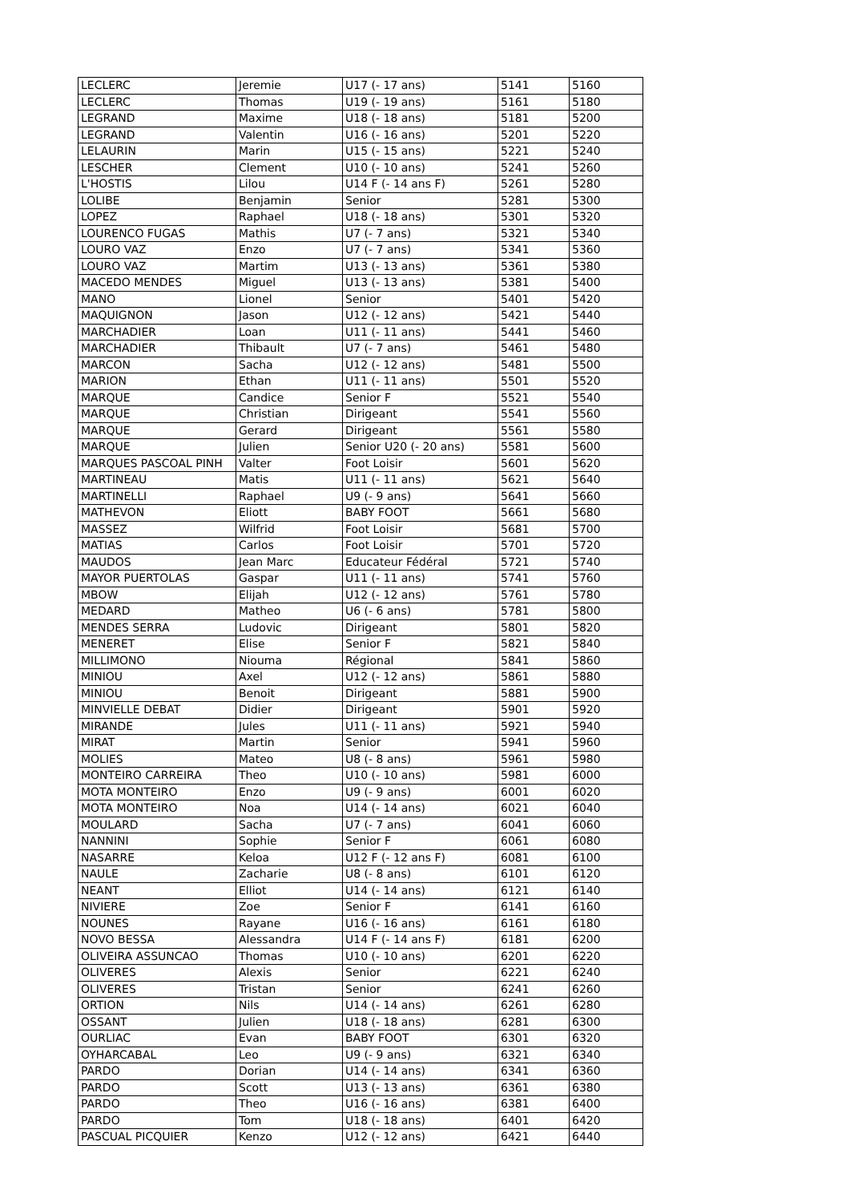| LECLERC | Jeremie | U17 (- 17 ans) | 5141 | 5160 |
| LECLERC | Thomas | U19 (- 19 ans) | 5161 | 5180 |
| LEGRAND | Maxime | U18 (- 18 ans) | 5181 | 5200 |
| LEGRAND | Valentin | U16 (- 16 ans) | 5201 | 5220 |
| LELAURIN | Marin | U15 (- 15 ans) | 5221 | 5240 |
| LESCHER | Clement | U10 (- 10 ans) | 5241 | 5260 |
| L'HOSTIS | Lilou | U14 F (- 14 ans F) | 5261 | 5280 |
| LOLIBE | Benjamin | Senior | 5281 | 5300 |
| LOPEZ | Raphael | U18 (- 18 ans) | 5301 | 5320 |
| LOURENCO FUGAS | Mathis | U7 (- 7 ans) | 5321 | 5340 |
| LOURO VAZ | Enzo | U7 (- 7 ans) | 5341 | 5360 |
| LOURO VAZ | Martim | U13 (- 13 ans) | 5361 | 5380 |
| MACEDO MENDES | Miguel | U13 (- 13 ans) | 5381 | 5400 |
| MANO | Lionel | Senior | 5401 | 5420 |
| MAQUIGNON | Jason | U12 (- 12 ans) | 5421 | 5440 |
| MARCHADIER | Loan | U11 (- 11 ans) | 5441 | 5460 |
| MARCHADIER | Thibault | U7 (- 7 ans) | 5461 | 5480 |
| MARCON | Sacha | U12 (- 12 ans) | 5481 | 5500 |
| MARION | Ethan | U11 (- 11 ans) | 5501 | 5520 |
| MARQUE | Candice | Senior F | 5521 | 5540 |
| MARQUE | Christian | Dirigeant | 5541 | 5560 |
| MARQUE | Gerard | Dirigeant | 5561 | 5580 |
| MARQUE | Julien | Senior U20 (- 20 ans) | 5581 | 5600 |
| MARQUES PASCOAL PINH | Valter | Foot Loisir | 5601 | 5620 |
| MARTINEAU | Matis | U11 (- 11 ans) | 5621 | 5640 |
| MARTINELLI | Raphael | U9 (- 9 ans) | 5641 | 5660 |
| MATHEVON | Eliott | BABY FOOT | 5661 | 5680 |
| MASSEZ | Wilfrid | Foot Loisir | 5681 | 5700 |
| MATIAS | Carlos | Foot Loisir | 5701 | 5720 |
| MAUDOS | Jean Marc | Educateur Fédéral | 5721 | 5740 |
| MAYOR PUERTOLAS | Gaspar | U11 (- 11 ans) | 5741 | 5760 |
| MBOW | Elijah | U12 (- 12 ans) | 5761 | 5780 |
| MEDARD | Matheo | U6 (- 6 ans) | 5781 | 5800 |
| MENDES SERRA | Ludovic | Dirigeant | 5801 | 5820 |
| MENERET | Elise | Senior F | 5821 | 5840 |
| MILLIMONO | Niouma | Régional | 5841 | 5860 |
| MINIOU | Axel | U12 (- 12 ans) | 5861 | 5880 |
| MINIOU | Benoit | Dirigeant | 5881 | 5900 |
| MINVIELLE DEBAT | Didier | Dirigeant | 5901 | 5920 |
| MIRANDE | Jules | U11 (- 11 ans) | 5921 | 5940 |
| MIRAT | Martin | Senior | 5941 | 5960 |
| MOLIES | Mateo | U8 (- 8 ans) | 5961 | 5980 |
| MONTEIRO CARREIRA | Theo | U10 (- 10 ans) | 5981 | 6000 |
| MOTA MONTEIRO | Enzo | U9 (- 9 ans) | 6001 | 6020 |
| MOTA MONTEIRO | Noa | U14 (- 14 ans) | 6021 | 6040 |
| MOULARD | Sacha | U7 (- 7 ans) | 6041 | 6060 |
| NANNINI | Sophie | Senior F | 6061 | 6080 |
| NASARRE | Keloa | U12 F (- 12 ans F) | 6081 | 6100 |
| NAULE | Zacharie | U8 (- 8 ans) | 6101 | 6120 |
| NEANT | Elliot | U14 (- 14 ans) | 6121 | 6140 |
| NIVIERE | Zoe | Senior F | 6141 | 6160 |
| NOUNES | Rayane | U16 (- 16 ans) | 6161 | 6180 |
| NOVO BESSA | Alessandra | U14 F (- 14 ans F) | 6181 | 6200 |
| OLIVEIRA ASSUNCAO | Thomas | U10 (- 10 ans) | 6201 | 6220 |
| OLIVERES | Alexis | Senior | 6221 | 6240 |
| OLIVERES | Tristan | Senior | 6241 | 6260 |
| ORTION | Nils | U14 (- 14 ans) | 6261 | 6280 |
| OSSANT | Julien | U18 (- 18 ans) | 6281 | 6300 |
| OURLIAC | Evan | BABY FOOT | 6301 | 6320 |
| OYHARCABAL | Leo | U9 (- 9 ans) | 6321 | 6340 |
| PARDO | Dorian | U14 (- 14 ans) | 6341 | 6360 |
| PARDO | Scott | U13 (- 13 ans) | 6361 | 6380 |
| PARDO | Theo | U16 (- 16 ans) | 6381 | 6400 |
| PARDO | Tom | U18 (- 18 ans) | 6401 | 6420 |
| PASCUAL PICQUIER | Kenzo | U12 (- 12 ans) | 6421 | 6440 |